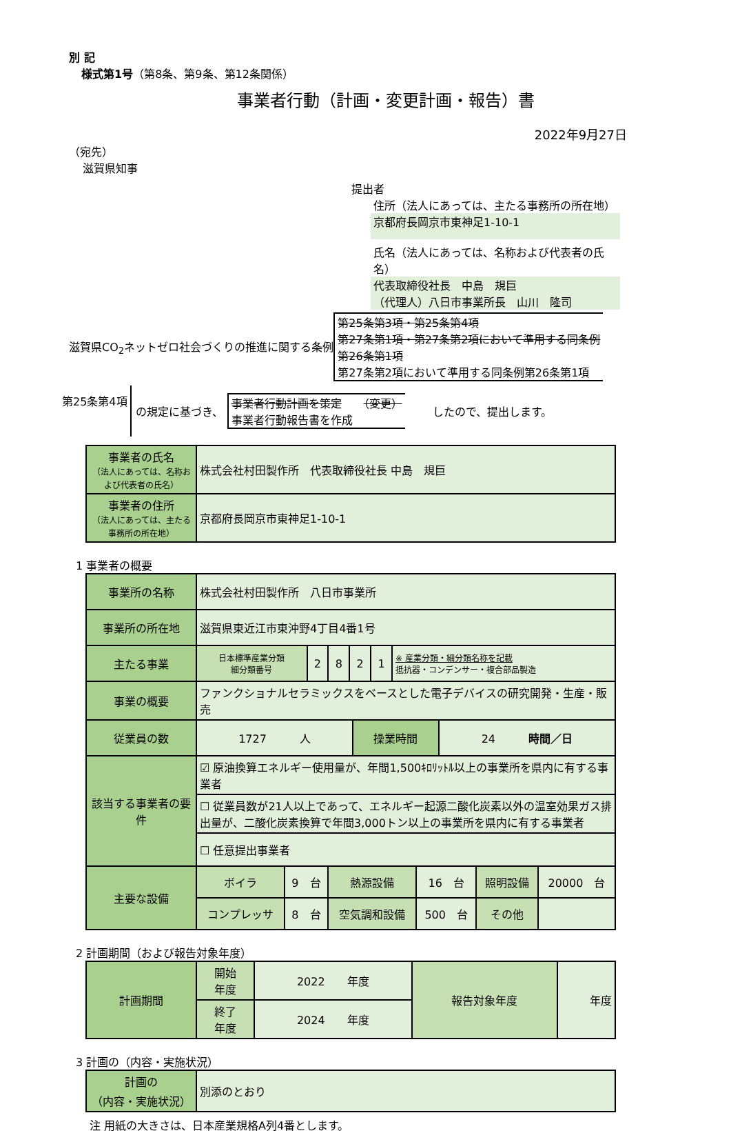別 記
様式第1号（第8条、第9条、第12条関係）
事業者行動（計画・変更計画・報告）書
2022年9月27日
（宛先）
滋賀県知事
提出者
住所（法人にあっては、主たる事務所の所在地）
京都府長岡京市東神足1-10-1
氏名（法人にあっては、名称および代表者の氏名）
代表取締役社長　中島　規巨
（代理人）八日市事業所長　山川　隆司
滋賀県CO<sub>2</sub>ネットゼロ社会づくりの推進に関する条例 第25条第3項・第25条第4項
第27条第1項・第27条第2項において準用する同条例
第26条第1項
第27条第2項において準用する同条例第26条第1項
第25条第4項 の規定に基づき、 事業者行動計画を策定　　（変更）
事業者行動報告書を作成 したので、提出します。
| 事業者の氏名 （法人にあっては、名称および代表者の氏名） | 株式会社村田製作所 代表取締役社長 中島 規巨 |
| 事業者の住所 （法人にあっては、主たる事務所の所在地） | 京都府長岡京市東神足1-10-1 |
1 事業者の概要
| 事業所の名称 | 株式会社村田製作所 八日市事業所 | | | | | |
| 事業所の所在地 | 滋賀県東近江市東沖野4丁目4番1号 | | | | | |
| 主たる事業 | 日本標準産業分類 細分類番号 | 2 | 8 | 2 | 1 | ※ 産業分類・細分類名称を記載 抵抗器・コンデンサー・複合部品製造 |
| 事業の概要 | ファンクショナルセラミックスをベースとした電子デバイスの研究開発・生産・販売 | | | | | |
| 従業員の数 | 1727 人 | 操業時間 | 24 時間／日 |
| 該当する事業者の要件 | ☑ 原油換算エネルギー使用量が、年間1,500ｷﾛﾘｯﾄﾙ以上の事業所を県内に有する事業者 | | |
| | ☐ 従業員数が21人以上であって、エネルギー起源二酸化炭素以外の温室効果ガス排出量が、二酸化炭素換算で年間3,000トン以上の事業所を県内に有する事業者 | | |
| | ☐ 任意提出事業者 | | |
| 主要な設備 | ボイラ | 9 台 | 熱源設備 | 16 台 | 照明設備 | 20000 台 |
| | コンプレッサ | 8 台 | 空気調和設備 | 500 台 | その他 | |
2 計画期間（および報告対象年度）
| 計画期間 | 開始 年度 | 2022 年度 | 報告対象年度 | 年度 |
| | 終了 年度 | 2024 年度 | | |
3 計画の（内容・実施状況）
| 計画の （内容・実施状況） | 別添のとおり |
注 用紙の大きさは、日本産業規格A列4番とします。